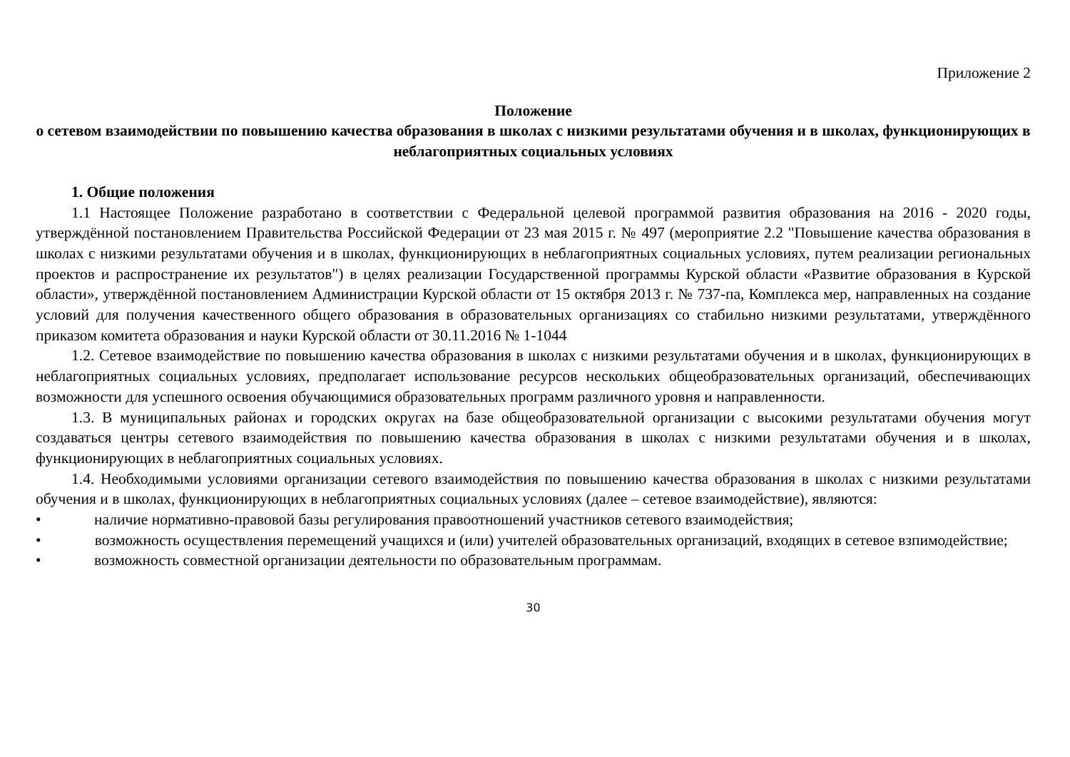Приложение 2
Положение
о сетевом взаимодействии по повышению качества образования в школах с низкими результатами обучения и в школах, функционирующих в неблагоприятных социальных условиях
1. Общие положения
1.1 Настоящее Положение разработано в соответствии с Федеральной целевой программой развития образования на 2016 - 2020 годы, утверждённой постановлением Правительства Российской Федерации от 23 мая 2015 г. № 497 (мероприятие 2.2 "Повышение качества образования в школах с низкими результатами обучения и в школах, функционирующих в неблагоприятных социальных условиях, путем реализации региональных проектов и распространение их результатов") в целях реализации Государственной программы Курской области «Развитие образования в Курской области», утверждённой постановлением Администрации Курской области от 15 октября 2013 г. № 737-па, Комплекса мер, направленных на создание условий для получения качественного общего образования в образовательных организациях со стабильно низкими результатами, утверждённого приказом комитета образования и науки Курской области от 30.11.2016 № 1-1044
1.2. Сетевое взаимодействие по повышению качества образования в школах с низкими результатами обучения и в школах, функционирующих в неблагоприятных социальных условиях, предполагает использование ресурсов нескольких общеобразовательных организаций, обеспечивающих возможности для успешного освоения обучающимися образовательных программ различного уровня и направленности.
1.3. В муниципальных районах и городских округах на базе общеобразовательной организации с высокими результатами обучения могут создаваться центры сетевого взаимодействия по повышению качества образования в школах с низкими результатами обучения и в школах, функционирующих в неблагоприятных социальных условиях.
1.4. Необходимыми условиями организации сетевого взаимодействия по повышению качества образования в школах с низкими результатами обучения и в школах, функционирующих в неблагоприятных социальных условиях (далее – сетевое взаимодействие), являются:
• наличие нормативно-правовой базы регулирования правоотношений участников сетевого взаимодействия;
• возможность осуществления перемещений учащихся и (или) учителей образовательных организаций, входящих в сетевое взпимодействие;
• возможность совместной организации деятельности по образовательным программам.
30